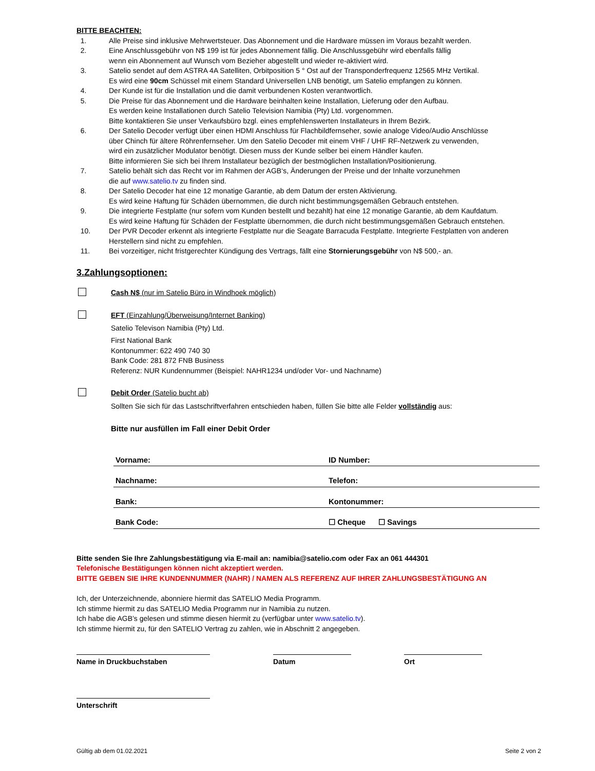BITTE BEACHTEN:
1. Alle Preise sind inklusive Mehrwertsteuer. Das Abonnement und die Hardware müssen im Voraus bezahlt werden.
2. Eine Anschlussgebühr von N$ 199 ist für jedes Abonnement fällig. Die Anschlussgebühr wird ebenfalls fällig
wenn ein Abonnement auf Wunsch vom Bezieher abgestellt und wieder re-aktiviert wird.
3. Satelio sendet auf dem ASTRA 4A Satelliten, Orbitposition 5 ° Ost auf der Transponderfrequenz 12565 MHz Vertikal.
Es wird eine 90cm Schüssel mit einem Standard Universellen LNB benötigt, um Satelio empfangen zu können.
4. Der Kunde ist für die Installation und die damit verbundenen Kosten verantwortlich.
5. Die Preise für das Abonnement und die Hardware beinhalten keine Installation, Lieferung oder den Aufbau.
Es werden keine Installationen durch Satelio Television Namibia (Pty) Ltd. vorgenommen.
Bitte kontaktieren Sie unser Verkaufsbüro bzgl. eines empfehlenswerten Installateurs in Ihrem Bezirk.
6. Der Satelio Decoder verfügt über einen HDMI Anschluss für Flachbildfernseher, sowie analoge Video/Audio Anschlüsse
über Chinch für ältere Röhrenfernseher. Um den Satelio Decoder mit einem VHF / UHF RF-Netzwerk zu verwenden,
wird ein zusätzlicher Modulator benötigt. Diesen muss der Kunde selber bei einem Händler kaufen.
Bitte informieren Sie sich bei Ihrem Installateur bezüglich der bestmöglichen Installation/Positionierung.
7. Satelio behält sich das Recht vor im Rahmen der AGB‘s, Änderungen der Preise und der Inhalte vorzunehmen
die auf www.satelio.tv zu finden sind.
8. Der Satelio Decoder hat eine 12 monatige Garantie, ab dem Datum der ersten Aktivierung.
Es wird keine Haftung für Schäden übernommen, die durch nicht bestimmungsgemäßen Gebrauch entstehen.
9. Die integrierte Festplatte (nur sofern vom Kunden bestellt und bezahlt) hat eine 12 monatige Garantie, ab dem Kaufdatum.
Es wird keine Haftung für Schäden der Festplatte übernommen, die durch nicht bestimmungsgemäßen Gebrauch entstehen.
10. Der PVR Decoder erkennt als integrierte Festplatte nur die Seagate Barracuda Festplatte. Integrierte Festplatten von anderen
Herstellern sind nicht zu empfehlen.
11. Bei vorzeitiger, nicht fristgerechter Kündigung des Vertrags, fällt eine Stornierungsgebühr von N$ 500,- an.
3.Zahlungsoptionen:
Cash N$ (nur im Satelio Büro in Windhoek möglich)
EFT (Einzahlung/Überweisung/Internet Banking)
Satelio Televison Namibia (Pty) Ltd.
First National Bank
Kontonummer: 622 490 740 30
Bank Code: 281 872 FNB Business
Referenz: NUR Kundennummer (Beispiel: NAHR1234 und/oder Vor- und Nachname)
Debit Order (Satelio bucht ab)
Sollten Sie sich für das Lastschriftverfahren entschieden haben, füllen Sie bitte alle Felder vollständig aus:
Bitte nur ausfüllen im Fall einer Debit Order
| Vorname: | ID Number: |
| Nachname: | Telefon: |
| Bank: | Kontonummer: |
| Bank Code: | ☐ Cheque ☐ Savings |
Bitte senden Sie Ihre Zahlungsbestätigung via E-mail an: namibia@satelio.com oder Fax an 061 444301
Telefonische Bestätigungen können nicht akzeptiert werden.
BITTE GEBEN SIE IHRE KUNDENNUMMER (NAHR) / NAMEN ALS REFERENZ AUF IHRER ZAHLUNGSBESTÄTIGUNG AN
Ich, der Unterzeichnende, abonniere hiermit das SATELIO Media Programm.
Ich stimme hiermit zu das SATELIO Media Programm nur in Namibia zu nutzen.
Ich habe die AGB’s gelesen und stimme diesen hiermit zu (verfügbar unter www.satelio.tv).
Ich stimme hiermit zu, für den SATELIO Vertrag zu zahlen, wie in Abschnitt 2 angegeben.
Name in Druckbuchstaben Datum Ort
Unterschrift
Gültig ab dem 01.02.2021 Seite 2 von 2